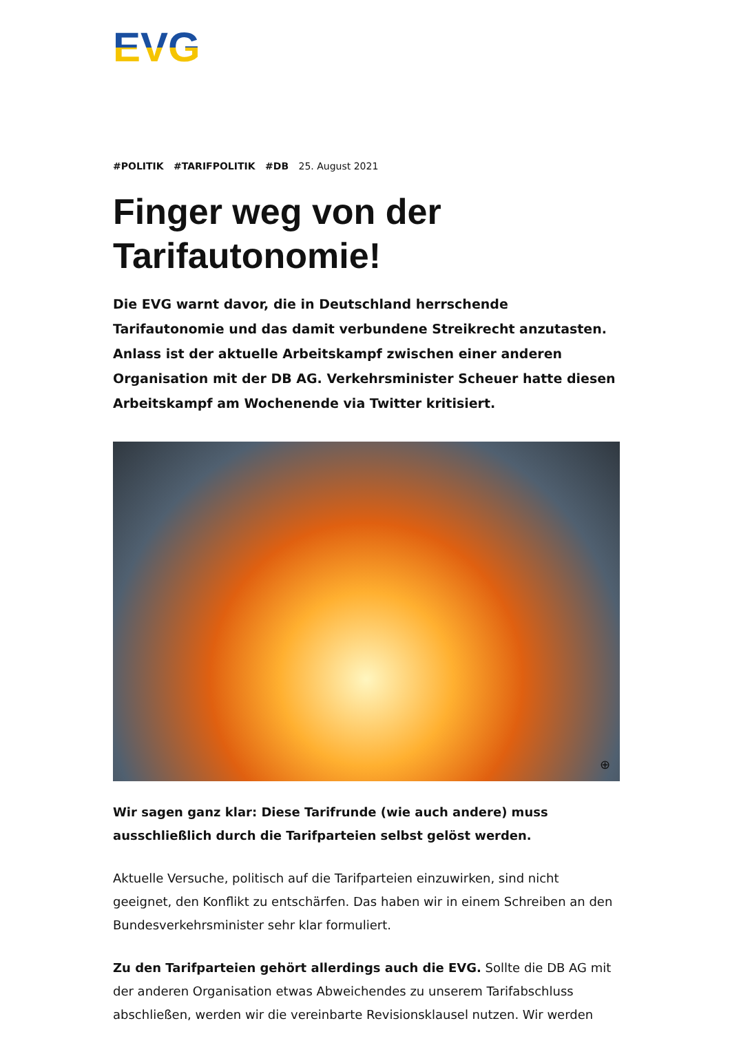EVG
#POLITIK #TARIFPOLITIK #DB 25. August 2021
Finger weg von der Tarifautonomie!
Die EVG warnt davor, die in Deutschland herrschende Tarifautonomie und das damit verbundene Streikrecht anzutasten. Anlass ist der aktuelle Arbeitskampf zwischen einer anderen Organisation mit der DB AG. Verkehrsminister Scheuer hatte diesen Arbeitskampf am Wochenende via Twitter kritisiert.
⊕
Wir sagen ganz klar: Diese Tarifrunde (wie auch andere) muss ausschließlich durch die Tarifparteien selbst gelöst werden.
Aktuelle Versuche, politisch auf die Tarifparteien einzuwirken, sind nicht geeignet, den Konflikt zu entschärfen. Das haben wir in einem Schreiben an den Bundesverkehrsminister sehr klar formuliert.
Zu den Tarifparteien gehört allerdings auch die EVG. Sollte die DB AG mit der anderen Organisation etwas Abweichendes zu unserem Tarifabschluss abschließen, werden wir die vereinbarte Revisionsklausel nutzen. Wir werden